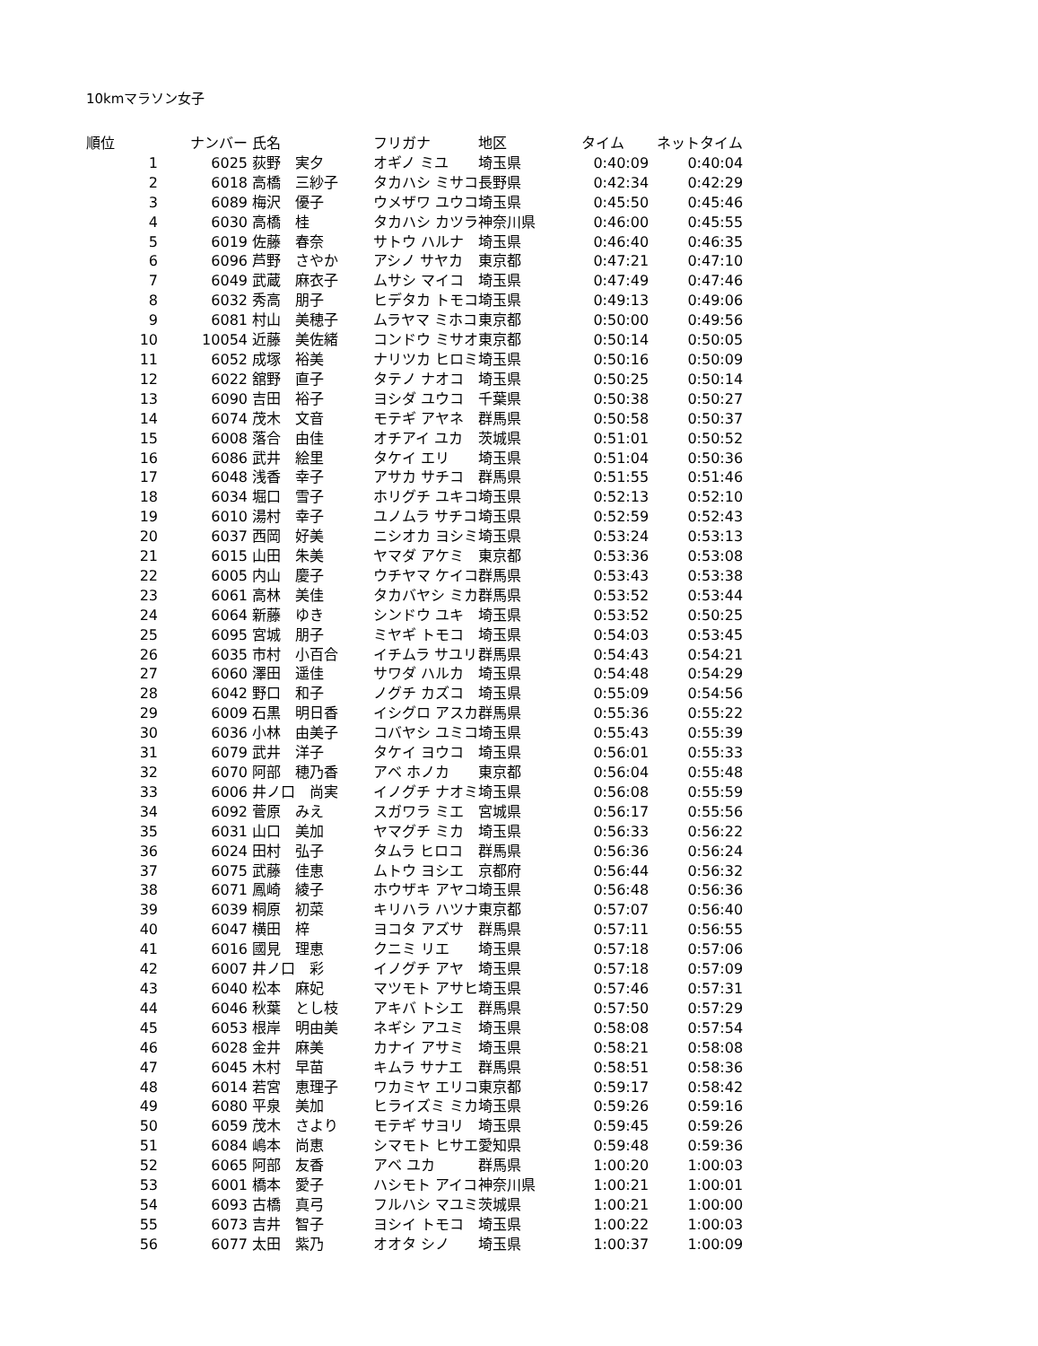10kmマラソン女子
| 順位 | ナンバー | 氏名 | フリガナ | 地区 | タイム | ネットタイム |
| --- | --- | --- | --- | --- | --- | --- |
| 1 | 6025 | 荻野 実夕 | オギノ ミユ | 埼玉県 | 0:40:09 | 0:40:04 |
| 2 | 6018 | 高橋 三紗子 | タカハシ ミサコ | 長野県 | 0:42:34 | 0:42:29 |
| 3 | 6089 | 梅沢 優子 | ウメザワ ユウコ | 埼玉県 | 0:45:50 | 0:45:46 |
| 4 | 6030 | 高橋 桂 | タカハシ カツラ | 神奈川県 | 0:46:00 | 0:45:55 |
| 5 | 6019 | 佐藤 春奈 | サトウ ハルナ | 埼玉県 | 0:46:40 | 0:46:35 |
| 6 | 6096 | 芦野 さやか | アシノ サヤカ | 東京都 | 0:47:21 | 0:47:10 |
| 7 | 6049 | 武蔵 麻衣子 | ムサシ マイコ | 埼玉県 | 0:47:49 | 0:47:46 |
| 8 | 6032 | 秀高 朋子 | ヒデタカ トモコ | 埼玉県 | 0:49:13 | 0:49:06 |
| 9 | 6081 | 村山 美穂子 | ムラヤマ ミホコ | 東京都 | 0:50:00 | 0:49:56 |
| 10 | 10054 | 近藤 美佐緒 | コンドウ ミサオ | 東京都 | 0:50:14 | 0:50:05 |
| 11 | 6052 | 成塚 裕美 | ナリツカ ヒロミ | 埼玉県 | 0:50:16 | 0:50:09 |
| 12 | 6022 | 舘野 直子 | タテノ ナオコ | 埼玉県 | 0:50:25 | 0:50:14 |
| 13 | 6090 | 吉田 裕子 | ヨシダ ユウコ | 千葉県 | 0:50:38 | 0:50:27 |
| 14 | 6074 | 茂木 文音 | モテギ アヤネ | 群馬県 | 0:50:58 | 0:50:37 |
| 15 | 6008 | 落合 由佳 | オチアイ ユカ | 茨城県 | 0:51:01 | 0:50:52 |
| 16 | 6086 | 武井 絵里 | タケイ エリ | 埼玉県 | 0:51:04 | 0:50:36 |
| 17 | 6048 | 浅香 幸子 | アサカ サチコ | 群馬県 | 0:51:55 | 0:51:46 |
| 18 | 6034 | 堀口 雪子 | ホリグチ ユキコ | 埼玉県 | 0:52:13 | 0:52:10 |
| 19 | 6010 | 湯村 幸子 | ユノムラ サチコ | 埼玉県 | 0:52:59 | 0:52:43 |
| 20 | 6037 | 西岡 好美 | ニシオカ ヨシミ | 埼玉県 | 0:53:24 | 0:53:13 |
| 21 | 6015 | 山田 朱美 | ヤマダ アケミ | 東京都 | 0:53:36 | 0:53:08 |
| 22 | 6005 | 内山 慶子 | ウチヤマ ケイコ | 群馬県 | 0:53:43 | 0:53:38 |
| 23 | 6061 | 高林 美佳 | タカバヤシ ミカ | 群馬県 | 0:53:52 | 0:53:44 |
| 24 | 6064 | 新藤 ゆき | シンドウ ユキ | 埼玉県 | 0:53:52 | 0:50:25 |
| 25 | 6095 | 宮城 朋子 | ミヤギ トモコ | 埼玉県 | 0:54:03 | 0:53:45 |
| 26 | 6035 | 市村 小百合 | イチムラ サユリ | 群馬県 | 0:54:43 | 0:54:21 |
| 27 | 6060 | 澤田 遥佳 | サワダ ハルカ | 埼玉県 | 0:54:48 | 0:54:29 |
| 28 | 6042 | 野口 和子 | ノグチ カズコ | 埼玉県 | 0:55:09 | 0:54:56 |
| 29 | 6009 | 石黒 明日香 | イシグロ アスカ | 群馬県 | 0:55:36 | 0:55:22 |
| 30 | 6036 | 小林 由美子 | コバヤシ ユミコ | 埼玉県 | 0:55:43 | 0:55:39 |
| 31 | 6079 | 武井 洋子 | タケイ ヨウコ | 埼玉県 | 0:56:01 | 0:55:33 |
| 32 | 6070 | 阿部 穂乃香 | アベ ホノカ | 東京都 | 0:56:04 | 0:55:48 |
| 33 | 6006 | 井ノ口 尚実 | イノグチ ナオミ | 埼玉県 | 0:56:08 | 0:55:59 |
| 34 | 6092 | 菅原 みえ | スガワラ ミエ | 宮城県 | 0:56:17 | 0:55:56 |
| 35 | 6031 | 山口 美加 | ヤマグチ ミカ | 埼玉県 | 0:56:33 | 0:56:22 |
| 36 | 6024 | 田村 弘子 | タムラ ヒロコ | 群馬県 | 0:56:36 | 0:56:24 |
| 37 | 6075 | 武藤 佳恵 | ムトウ ヨシエ | 京都府 | 0:56:44 | 0:56:32 |
| 38 | 6071 | 鳳崎 綾子 | ホウザキ アヤコ | 埼玉県 | 0:56:48 | 0:56:36 |
| 39 | 6039 | 桐原 初菜 | キリハラ ハツナ | 東京都 | 0:57:07 | 0:56:40 |
| 40 | 6047 | 横田 梓 | ヨコタ アズサ | 群馬県 | 0:57:11 | 0:56:55 |
| 41 | 6016 | 國見 理恵 | クニミ リエ | 埼玉県 | 0:57:18 | 0:57:06 |
| 42 | 6007 | 井ノ口 彩 | イノグチ アヤ | 埼玉県 | 0:57:18 | 0:57:09 |
| 43 | 6040 | 松本 麻妃 | マツモト アサヒ | 埼玉県 | 0:57:46 | 0:57:31 |
| 44 | 6046 | 秋葉 とし枝 | アキバ トシエ | 群馬県 | 0:57:50 | 0:57:29 |
| 45 | 6053 | 根岸 明由美 | ネギシ アユミ | 埼玉県 | 0:58:08 | 0:57:54 |
| 46 | 6028 | 金井 麻美 | カナイ アサミ | 埼玉県 | 0:58:21 | 0:58:08 |
| 47 | 6045 | 木村 早苗 | キムラ サナエ | 群馬県 | 0:58:51 | 0:58:36 |
| 48 | 6014 | 若宮 恵理子 | ワカミヤ エリコ | 東京都 | 0:59:17 | 0:58:42 |
| 49 | 6080 | 平泉 美加 | ヒライズミ ミカ | 埼玉県 | 0:59:26 | 0:59:16 |
| 50 | 6059 | 茂木 さより | モテギ サヨリ | 埼玉県 | 0:59:45 | 0:59:26 |
| 51 | 6084 | 嶋本 尚恵 | シマモト ヒサエ | 愛知県 | 0:59:48 | 0:59:36 |
| 52 | 6065 | 阿部 友香 | アベ ユカ | 群馬県 | 1:00:20 | 1:00:03 |
| 53 | 6001 | 橋本 愛子 | ハシモト アイコ | 神奈川県 | 1:00:21 | 1:00:01 |
| 54 | 6093 | 古橋 真弓 | フルハシ マユミ | 茨城県 | 1:00:21 | 1:00:00 |
| 55 | 6073 | 吉井 智子 | ヨシイ トモコ | 埼玉県 | 1:00:22 | 1:00:03 |
| 56 | 6077 | 太田 紫乃 | オオタ シノ | 埼玉県 | 1:00:37 | 1:00:09 |